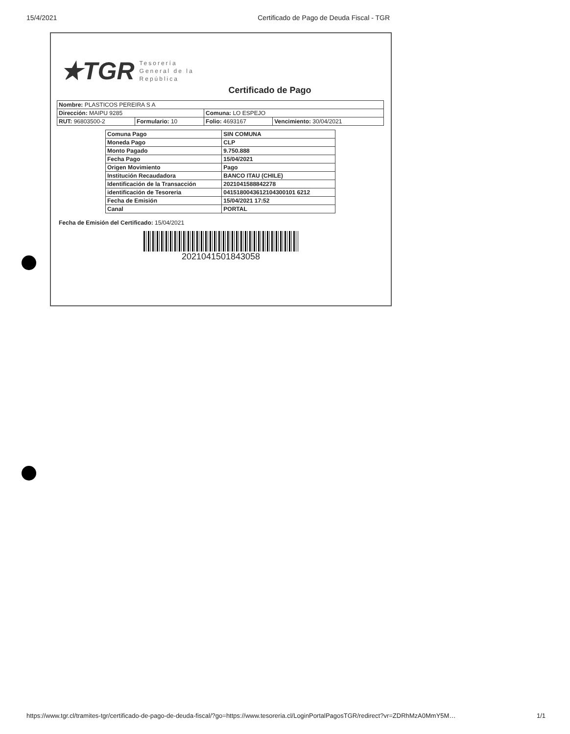15/4/2021 Certificado de Pago de Deuda Fiscal - TGR
★TGR Tesorería
General de la
República
Certificado de Pago
| Nombre: PLASTICOS PEREIRA S A | | | |
| Dirección: MAIPU 9285 | | Comuna: LO ESPEJO | |
| RUT: 96803500-2 | Formulario: 10 | Folio: 4693167 | Vencimiento: 30/04/2021 |
| Comuna Pago | SIN COMUNA |
| Moneda Pago | CLP |
| Monto Pagado | 9.750.888 |
| Fecha Pago | 15/04/2021 |
| Origen Movimiento | Pago |
| Institución Recaudadora | BANCO ITAU (CHILE) |
| Identificación de la Transacción | 2021041588842278 |
| identificación de Tesoreria | 0415180043612104300101 6212 |
| Fecha de Emisión | 15/04/2021 17:52 |
| Canal | PORTAL |
Fecha de Emisión del Certificado: 15/04/2021
2021041501843058
https://www.tgr.cl/tramites-tgr/certificado-de-pago-de-deuda-fiscal/?go=https://www.tesoreria.cl/LoginPortalPagosTGR/redirect?vr=ZDRhMzA0MmY5M… 1/1